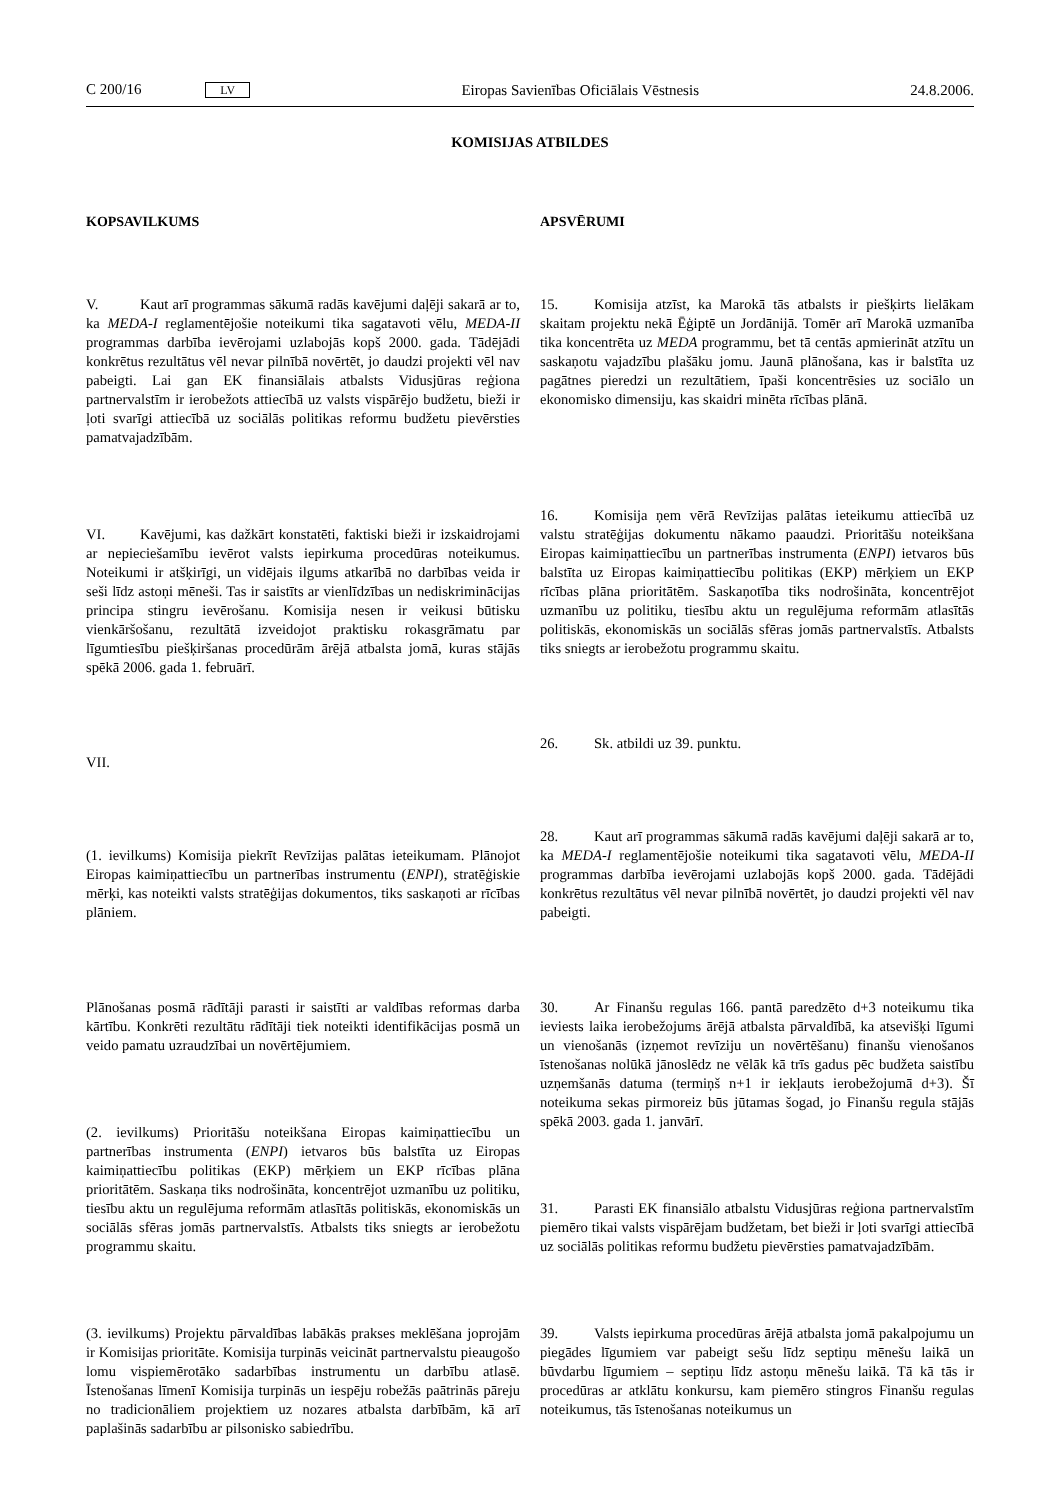C 200/16 LV Eiropas Savienības Oficiālais Vēstnesis 24.8.2006.
KOMISIJAS ATBILDES
KOPSAVILKUMS
V. Kaut arī programmas sākumā radās kavējumi daļēji sakarā ar to, ka MEDA-I reglamentējošie noteikumi tika sagatavoti vēlu, MEDA-II programmas darbība ievērojami uzlabojās kopš 2000. gada. Tādējādi konkrētus rezultātus vēl nevar pilnībā novērtēt, jo daudzi projekti vēl nav pabeigti. Lai gan EK finansiālais atbalsts Vidusjūras reģiona partnervalstīm ir ierobežots attiecībā uz valsts vispārējo budžetu, bieži ir ļoti svarīgi attiecībā uz sociālās politikas reformu budžetu pievērsties pamatvajadzībām.
VI. Kavējumi, kas dažkārt konstatēti, faktiski bieži ir izskaidrojami ar nepieciešamību ievērot valsts iepirkuma procedūras noteikumus. Noteikumi ir atšķirīgi, un vidējais ilgums atkarībā no darbības veida ir seši līdz astoņi mēneši. Tas ir saistīts ar vienlīdzības un nediskriminācijas principa stingru ievērošanu. Komisija nesen ir veikusi būtisku vienkāršošanu, rezultātā izveidojot praktisku rokasgrāmatu par līgumtiesību piešķiršanas procedūrām ārējā atbalsta jomā, kuras stājās spēkā 2006. gada 1. februārī.
VII.
(1. ievilkums) Komisija piekrīt Revīzijas palātas ieteikumam. Plānojot Eiropas kaimiņattiecību un partnerības instrumentu (ENPI), stratēģiskie mērķi, kas noteikti valsts stratēģijas dokumentos, tiks saskaņoti ar rīcības plāniem.
Plānošanas posmā rādītāji parasti ir saistīti ar valdības reformas darba kārtību. Konkrēti rezultātu rādītāji tiek noteikti identifikācijas posmā un veido pamatu uzraudzībai un novērtējumiem.
(2. ievilkums) Prioritāšu noteikšana Eiropas kaimiņattiecību un partnerības instrumenta (ENPI) ietvaros būs balstīta uz Eiropas kaimiņattiecību politikas (EKP) mērķiem un EKP rīcības plāna prioritātēm. Saskaņa tiks nodrošināta, koncentrējot uzmanību uz politiku, tiesību aktu un regulējuma reformām atlasītās politiskās, ekonomiskās un sociālās sfēras jomās partnervalstīs. Atbalsts tiks sniegts ar ierobežotu programmu skaitu.
(3. ievilkums) Projektu pārvaldības labākās prakses meklēšana joprojām ir Komisijas prioritāte. Komisija turpinās veicināt partnervalstu pieaugošo lomu vispiemērotāko sadarbības instrumentu un darbību atlasē. Īstenošanas līmenī Komisija turpinās un iespēju robežās paātrinās pāreju no tradicionāliem projektiem uz nozares atbalsta darbībām, kā arī paplašinās sadarbību ar pilsonisko sabiedrību.
APSVĒRUMI
15. Komisija atzīst, ka Marokā tās atbalsts ir piešķirts lielākam skaitam projektu nekā Ēģiptē un Jordānijā. Tomēr arī Marokā uzmanība tika koncentrēta uz MEDA programmu, bet tā centās apmierināt atzītu un saskaņotu vajadzību plašāku jomu. Jaunā plānošana, kas ir balstīta uz pagātnes pieredzi un rezultātiem, īpaši koncentrēsies uz sociālo un ekonomisko dimensiju, kas skaidri minēta rīcības plānā.
16. Komisija ņem vērā Revīzijas palātas ieteikumu attiecībā uz valstu stratēģijas dokumentu nākamo paaudzi. Prioritāšu noteikšana Eiropas kaimiņattiecību un partnerības instrumenta (ENPI) ietvaros būs balstīta uz Eiropas kaimiņattiecību politikas (EKP) mērķiem un EKP rīcības plāna prioritātēm. Saskaņotība tiks nodrošināta, koncentrējot uzmanību uz politiku, tiesību aktu un regulējuma reformām atlasītās politiskās, ekonomiskās un sociālās sfēras jomās partnervalstīs. Atbalsts tiks sniegts ar ierobežotu programmu skaitu.
26. Sk. atbildi uz 39. punktu.
28. Kaut arī programmas sākumā radās kavējumi daļēji sakarā ar to, ka MEDA-I reglamentējošie noteikumi tika sagatavoti vēlu, MEDA-II programmas darbība ievērojami uzlabojās kopš 2000. gada. Tādējādi konkrētus rezultātus vēl nevar pilnībā novērtēt, jo daudzi projekti vēl nav pabeigti.
30. Ar Finanšu regulas 166. pantā paredzēto d+3 noteikumu tika ieviests laika ierobežojums ārējā atbalsta pārvaldībā, ka atsevišķi līgumi un vienošanās (izņemot revīziju un novērtēšanu) finanšu vienošanos īstenošanas nolūkā jānoslēdz ne vēlāk kā trīs gadus pēc budžeta saistību uzņemšanās datuma (termiņš n+1 ir iekļauts ierobežojumā d+3). Šī noteikuma sekas pirmoreiz būs jūtamas šogad, jo Finanšu regula stājās spēkā 2003. gada 1. janvārī.
31. Parasti EK finansiālo atbalstu Vidusjūras reģiona partnervalstīm piemēro tikai valsts vispārējam budžetam, bet bieži ir ļoti svarīgi attiecībā uz sociālās politikas reformu budžetu pievērsties pamatvajadzībām.
39. Valsts iepirkuma procedūras ārējā atbalsta jomā pakalpojumu un piegādes līgumiem var pabeigt sešu līdz septiņu mēnešu laikā un būvdarbu līgumiem – septiņu līdz astoņu mēnešu laikā. Tā kā tās ir procedūras ar atklātu konkursu, kam piemēro stingros Finanšu regulas noteikumus, tās īstenošanas noteikumus un